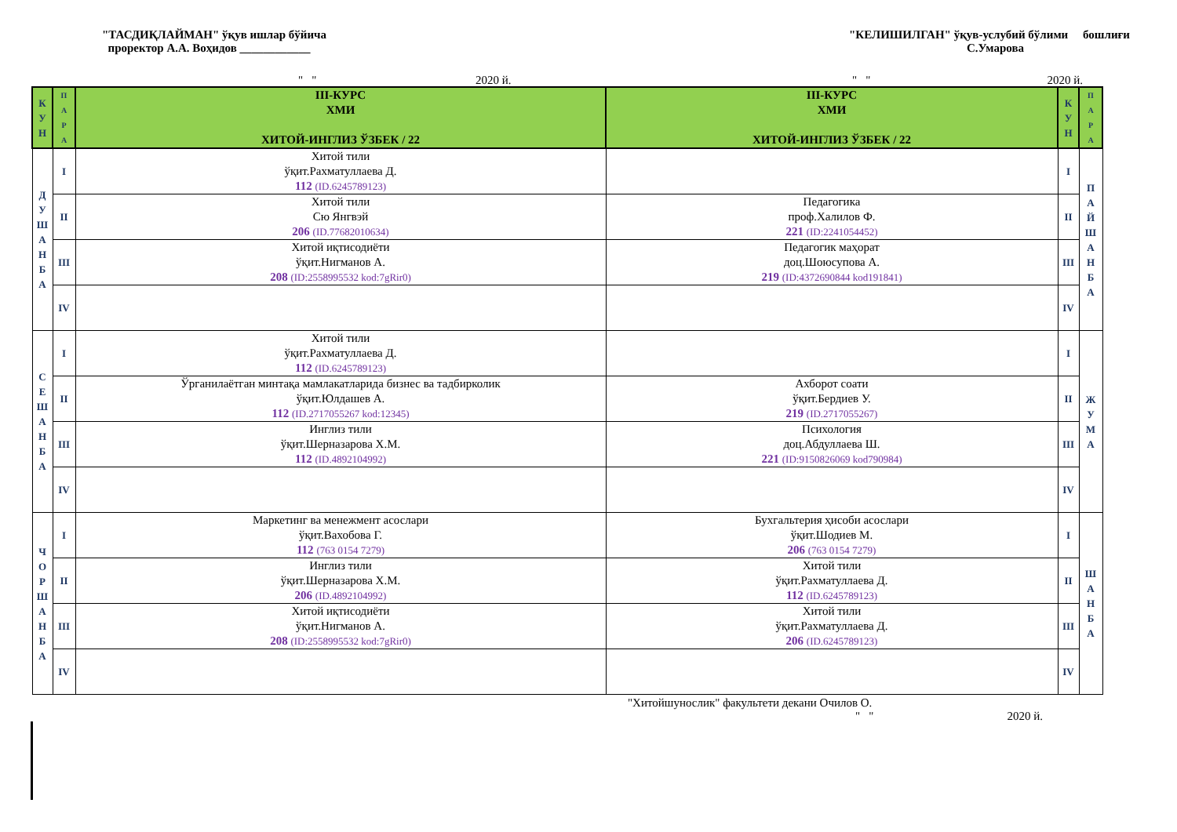"ТАСДИҚЛАЙМАН" ўқув ишлар бўйича
проректор А.А. Воҳидов ____________
"КЕЛИШИЛГАН" ўқув-услубий бўлими бошлиғи
С.Умарова
" " 2020 й. " " 2020 й.
| К У Н | П А Р А | III-КУРС ХМИ ХИТОЙ-ИНГЛИЗ ЎЗБЕК / 22 | III-КУРС ХМИ ХИТОЙ-ИНГЛИЗ ЎЗБЕК / 22 | К У Н | П А Р А |
| --- | --- | --- | --- | --- | --- |
| Д У Ш А Н Б А | I | Хитой тили ўқит.Рахматуллаева Д. 112 (ID.6245789123) | | I | П А Й Ш А Н Б А |
| | II | Хитой тили Сю Янгвэй 206 (ID.77682010634) | Педагогика проф.Халилов Ф. 221 (ID:2241054452) | II | |
| | III | Хитой иқтисодиёти ўқит.Нигманов А. 208 (ID:2558995532 kod:7gRir0) | Педагогик маҳорат доц.Шоюсупова А. 219 (ID:4372690844 kod191841) | III | |
| | IV | | | IV | |
| С Е Ш А Н Б А | I | Хитой тили ўқит.Рахматуллаева Д. 112 (ID.6245789123) | | I | Ж У М А |
| | II | Ўрганилаётган минтақа мамлакатларида бизнес ва тадбирколик ўқит.Юлдашев А. 112 (ID.2717055267 kod:12345) | Ахборот соати ўқит.Бердиев У. 219 (ID.2717055267) | II | |
| | III | Инглиз тили ўқит.Шерназарова Х.М. 112 (ID.4892104992) | Психология доц.Абдуллаева Ш. 221 (ID:9150826069 kod790984) | III | |
| | IV | | | IV | |
| Ч О Р Ш А Н Б А | I | Маркетинг ва менежмент асослари ўқит.Вахобова Г. 112 (763 0154 7279) | Бухгальтерия ҳисоби асослари ўқит.Шодиев М. 206 (763 0154 7279) | I | Ш А Н Б А |
| | II | Инглиз тили ўқит.Шерназарова Х.М. 206 (ID.4892104992) | Хитой тили ўқит.Рахматуллаева Д. 112 (ID.6245789123) | II | |
| | III | Хитой иқтисодиёти ўқит.Нигманов А. 208 (ID:2558995532 kod:7gRir0) | Хитой тили ўқит.Рахматуллаева Д. 206 (ID.6245789123) | III | |
| | IV | | | IV | |
"Хитойшунослик" факультети декани Очилов О.
" " 2020 й.